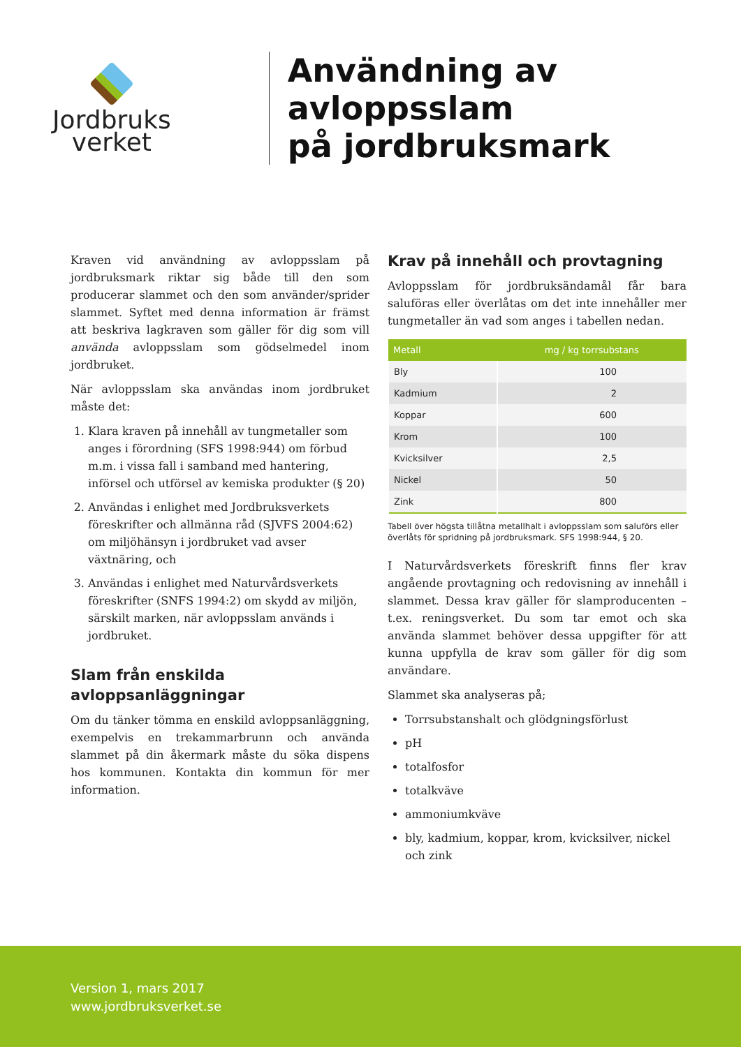Jordbruks
verket
Användning av avloppsslam
på jordbruksmark
Kraven vid användning av avloppsslam på jordbruksmark riktar sig både till den som producerar slammet och den som använder/sprider slammet. Syftet med denna information är främst att beskriva lagkraven som gäller för dig som vill använda avloppsslam som gödselmedel inom jordbruket.
När avloppsslam ska användas inom jordbruket måste det:
1. Klara kraven på innehåll av tungmetaller som anges i förordning (SFS 1998:944) om förbud m.m. i vissa fall i samband med hantering, införsel och utförsel av kemiska produkter (§ 20)
2. Användas i enlighet med Jordbruksverkets föreskrifter och allmänna råd (SJVFS 2004:62) om miljöhänsyn i jordbruket vad avser växtnäring, och
3. Användas i enlighet med Naturvårdsverkets föreskrifter (SNFS 1994:2) om skydd av miljön, särskilt marken, när avloppsslam används i jordbruket.
Slam från enskilda avloppsanläggningar
Om du tänker tömma en enskild avloppsanläggning, exempelvis en trekammarbrunn och använda slammet på din åkermark måste du söka dispens hos kommunen. Kontakta din kommun för mer information.
Krav på innehåll och provtagning
Avloppsslam för jordbruksändamål får bara saluföras eller överlåtas om det inte innehåller mer tungmetaller än vad som anges i tabellen nedan.
| Metall | mg / kg torrsubstans |
| --- | --- |
| Bly | 100 |
| Kadmium | 2 |
| Koppar | 600 |
| Krom | 100 |
| Kvicksilver | 2,5 |
| Nickel | 50 |
| Zink | 800 |
Tabell över högsta tillåtna metallhalt i avloppsslam som saluförs eller överlåts för spridning på jordbruksmark. SFS 1998:944, § 20.
I Naturvårdsverkets föreskrift finns fler krav angående provtagning och redovisning av innehåll i slammet. Dessa krav gäller för slamproducenten – t.ex. reningsverket. Du som tar emot och ska använda slammet behöver dessa uppgifter för att kunna uppfylla de krav som gäller för dig som användare.
Slammet ska analyseras på;
Torrsubstanshalt och glödgningsförlust
pH
totalfosfor
totalkväve
ammoniumkväve
bly, kadmium, koppar, krom, kvicksilver, nickel och zink
Version 1, mars 2017
www.jordbruksverket.se